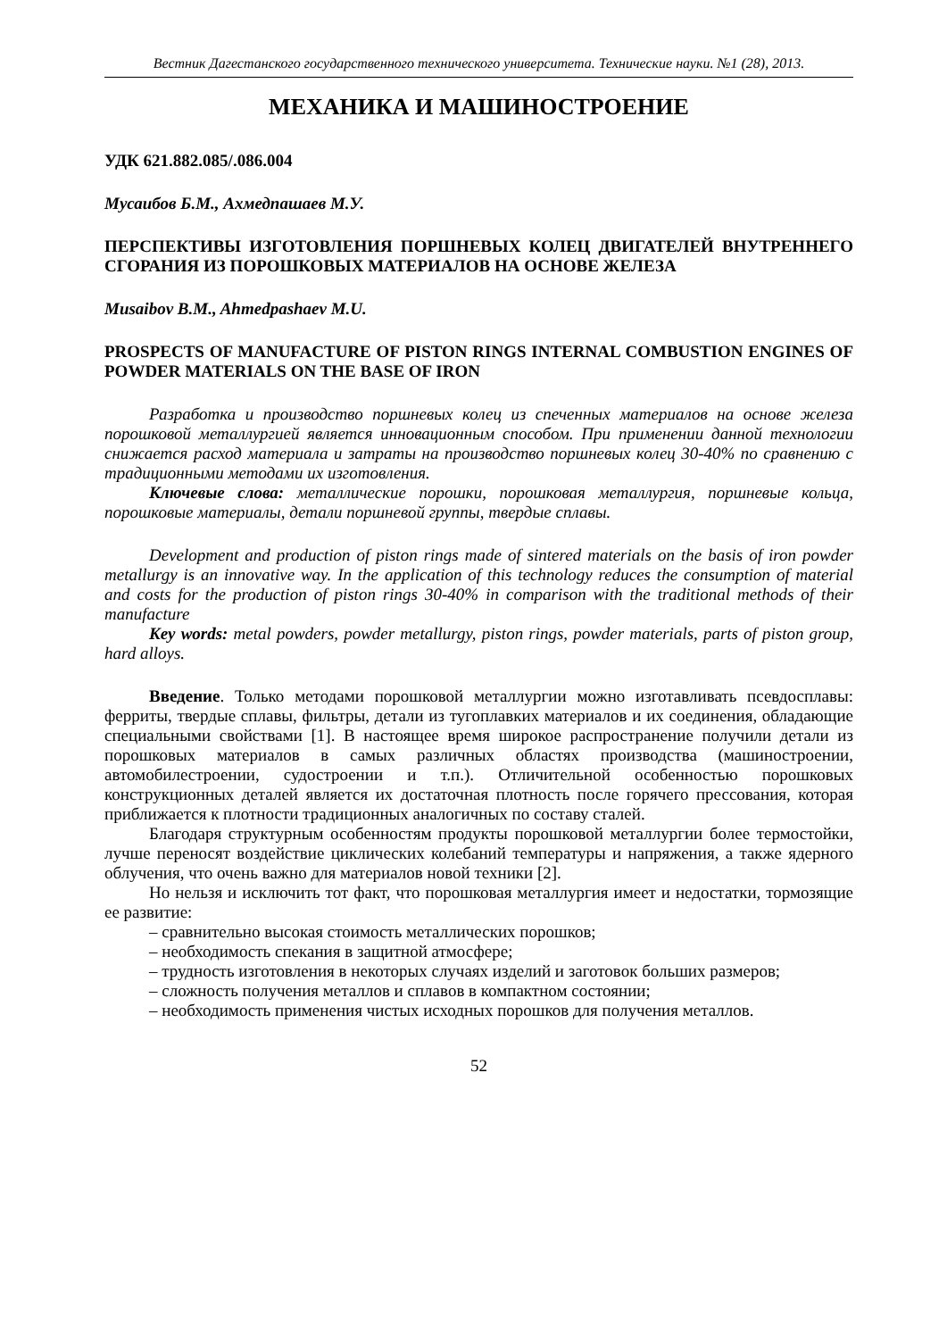Вестник Дагестанского государственного технического университета. Технические науки. №1 (28), 2013.
МЕХАНИКА И МАШИНОСТРОЕНИЕ
УДК 621.882.085/.086.004
Мусаибов Б.М., Ахмедпашаев М.У.
ПЕРСПЕКТИВЫ ИЗГОТОВЛЕНИЯ ПОРШНЕВЫХ КОЛЕЦ ДВИГАТЕЛЕЙ ВНУТРЕННЕГО СГОРАНИЯ ИЗ ПОРОШКОВЫХ МАТЕРИАЛОВ НА ОСНОВЕ ЖЕЛЕЗА
Musaibov B.M., Ahmedpashaev M.U.
PROSPECTS OF MANUFACTURE OF PISTON RINGS INTERNAL COMBUSTION ENGINES OF POWDER MATERIALS ON THE BASE OF IRON
Разработка и производство поршневых колец из спеченных материалов на основе железа порошковой металлургией является инновационным способом. При применении данной технологии снижается расход материала и затраты на производство поршневых колец 30-40% по сравнению с традиционными методами их изготовления.
Ключевые слова: металлические порошки, порошковая металлургия, поршневые кольца, порошковые материалы, детали поршневой группы, твердые сплавы.
Development and production of piston rings made of sintered materials on the basis of iron powder metallurgy is an innovative way. In the application of this technology reduces the consumption of material and costs for the production of piston rings 30-40% in comparison with the traditional methods of their manufacture
Key words: metal powders, powder metallurgy, piston rings, powder materials, parts of piston group, hard alloys.
Введение. Только методами порошковой металлургии можно изготавливать псевдосплавы: ферриты, твердые сплавы, фильтры, детали из тугоплавких материалов и их соединения, обладающие специальными свойствами [1]. В настоящее время широкое распространение получили детали из порошковых материалов в самых различных областях производства (машиностроении, автомобилестроении, судостроении и т.п.). Отличительной особенностью порошковых конструкционных деталей является их достаточная плотность после горячего прессования, которая приближается к плотности традиционных аналогичных по составу сталей.
Благодаря структурным особенностям продукты порошковой металлургии более термостойки, лучше переносят воздействие циклических колебаний температуры и напряжения, а также ядерного облучения, что очень важно для материалов новой техники [2].
Но нельзя и исключить тот факт, что порошковая металлургия имеет и недостатки, тормозящие ее развитие:
– сравнительно высокая стоимость металлических порошков;
– необходимость спекания в защитной атмосфере;
– трудность изготовления в некоторых случаях изделий и заготовок больших размеров;
– сложность получения металлов и сплавов в компактном состоянии;
– необходимость применения чистых исходных порошков для получения металлов.
52